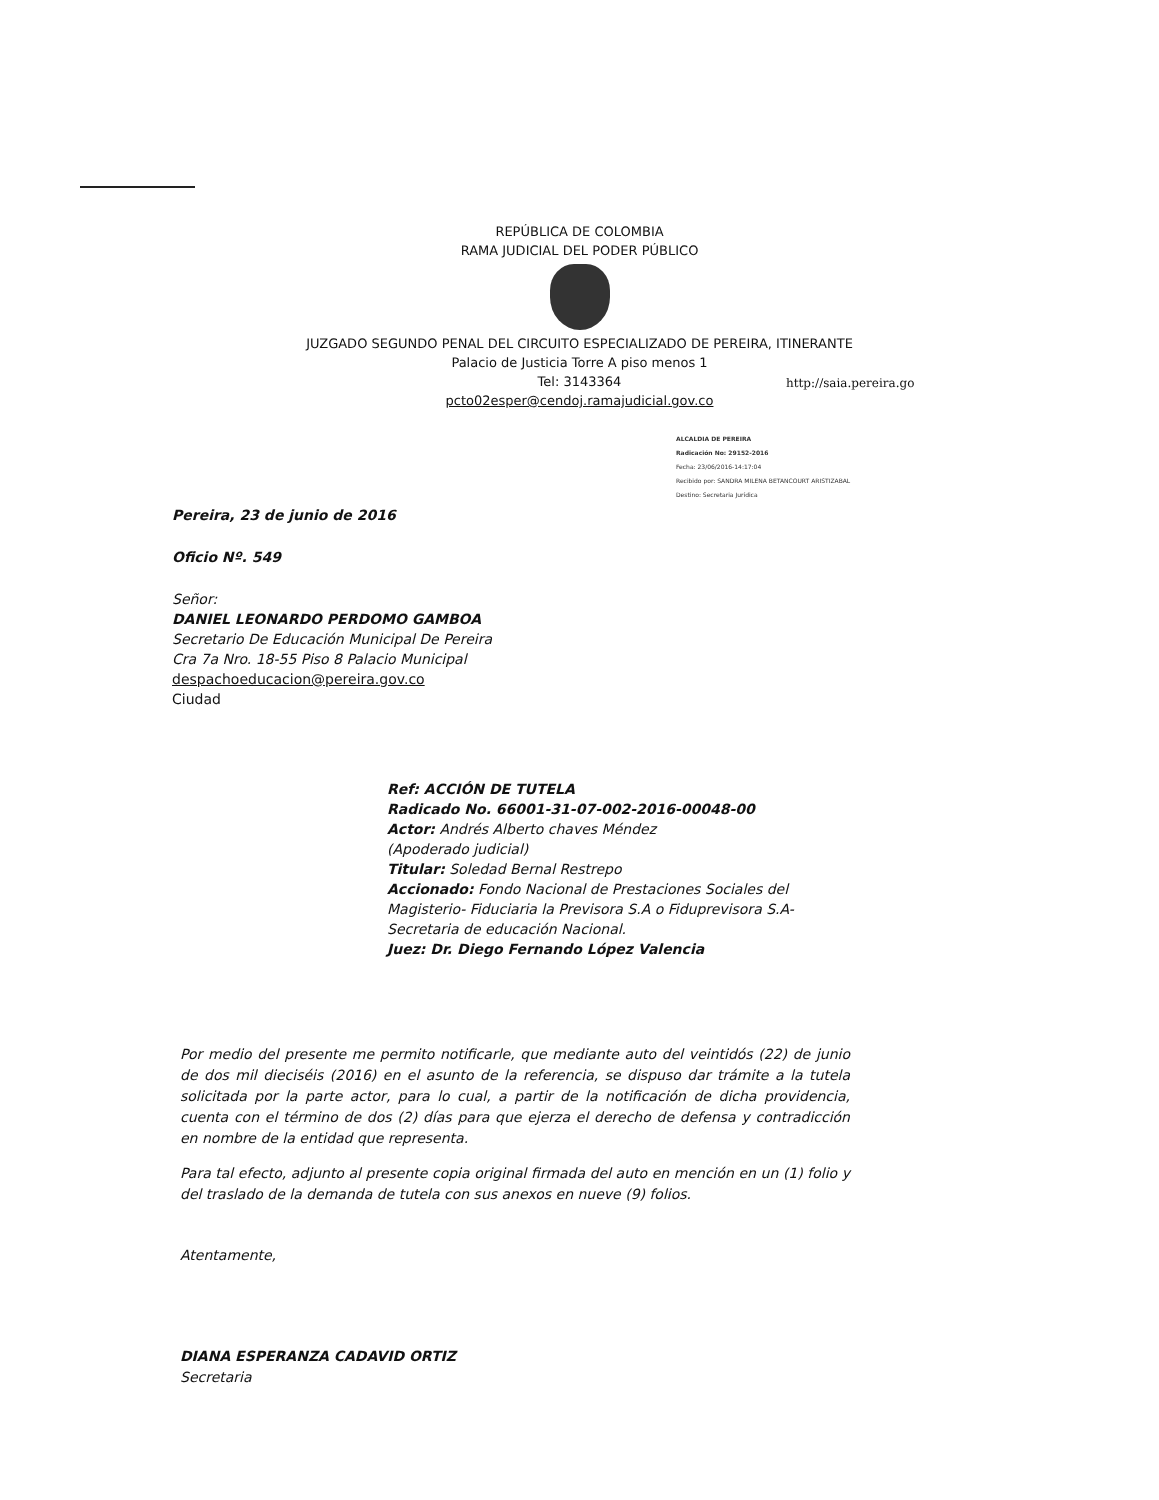REPÚBLICA DE COLOMBIA
RAMA JUDICIAL DEL PODER PÚBLICO
JUZGADO SEGUNDO PENAL DEL CIRCUITO ESPECIALIZADO DE PEREIRA, ITINERANTE
Palacio de Justicia Torre A piso menos 1
Tel: 3143364
pcto02esper@cendoj.ramajudicial.gov.co
http://saia.pereira.go
ALCALDIA DE PEREIRA
Radicación No: 29152-2016
Fecha: 23/06/2016-14:17:04
Recibido por: SANDRA MILENA BETANCOURT ARISTIZABAL
Destino: Secretaria Jurídica
Pereira, 23 de junio de 2016
Oficio Nº. 549
Señor:
DANIEL LEONARDO PERDOMO GAMBOA
Secretario De Educación Municipal De Pereira
Cra 7a Nro. 18-55 Piso 8 Palacio Municipal
despachoeducacion@pereira.gov.co
Ciudad
Ref: ACCIÓN DE TUTELA
Radicado No. 66001-31-07-002-2016-00048-00
Actor: Andrés Alberto chaves Méndez
(Apoderado judicial)
Titular: Soledad Bernal Restrepo
Accionado: Fondo Nacional de Prestaciones Sociales del Magisterio- Fiduciaria la Previsora S.A o Fiduprevisora S.A- Secretaria de educación Nacional.
Juez: Dr. Diego Fernando López Valencia
Por medio del presente me permito notificarle, que mediante auto del veintidós (22) de junio de dos mil dieciséis (2016) en el asunto de la referencia, se dispuso dar trámite a la tutela solicitada por la parte actor, para lo cual, a partir de la notificación de dicha providencia, cuenta con el término de dos (2) días para que ejerza el derecho de defensa y contradicción en nombre de la entidad que representa.
Para tal efecto, adjunto al presente copia original firmada del auto en mención en un (1) folio y del traslado de la demanda de tutela con sus anexos en nueve (9) folios.
Atentamente,
DIANA ESPERANZA CADAVID ORTIZ
Secretaria